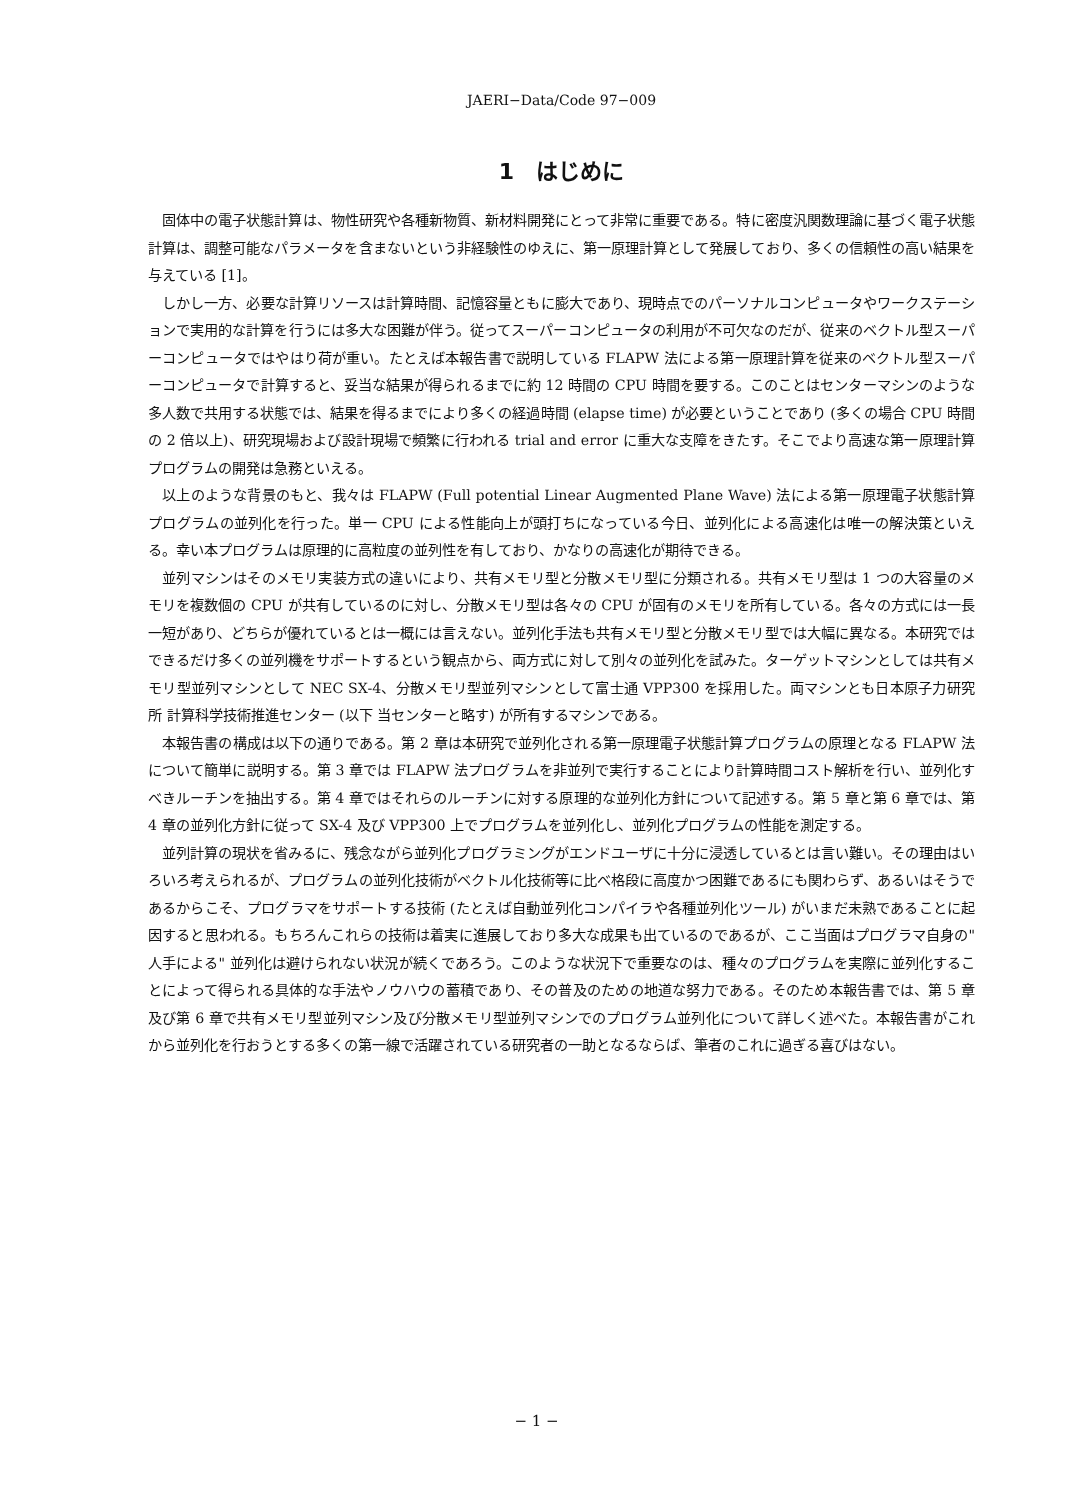JAERI−Data/Code 97−009
1　はじめに
固体中の電子状態計算は、物性研究や各種新物質、新材料開発にとって非常に重要である。特に密度汎関数理論に基づく電子状態計算は、調整可能なパラメータを含まないという非経験性のゆえに、第一原理計算として発展しており、多くの信頼性の高い結果を与えている [1]。
しかし一方、必要な計算リソースは計算時間、記憶容量ともに膨大であり、現時点でのパーソナルコンピュータやワークステーションで実用的な計算を行うには多大な困難が伴う。従ってスーパーコンピュータの利用が不可欠なのだが、従来のベクトル型スーパーコンピュータではやはり荷が重い。たとえば本報告書で説明している FLAPW 法による第一原理計算を従来のベクトル型スーパーコンピュータで計算すると、妥当な結果が得られるまでに約 12 時間の CPU 時間を要する。このことはセンターマシンのような多人数で共用する状態では、結果を得るまでにより多くの経過時間 (elapse time) が必要ということであり (多くの場合 CPU 時間の 2 倍以上)、研究現場および設計現場で頻繁に行われる trial and error に重大な支障をきたす。そこでより高速な第一原理計算プログラムの開発は急務といえる。
以上のような背景のもと、我々は FLAPW (Full potential Linear Augmented Plane Wave) 法による第一原理電子状態計算プログラムの並列化を行った。単一 CPU による性能向上が頭打ちになっている今日、並列化による高速化は唯一の解決策といえる。幸い本プログラムは原理的に高粒度の並列性を有しており、かなりの高速化が期待できる。
並列マシンはそのメモリ実装方式の違いにより、共有メモリ型と分散メモリ型に分類される。共有メモリ型は 1 つの大容量のメモリを複数個の CPU が共有しているのに対し、分散メモリ型は各々の CPU が固有のメモリを所有している。各々の方式には一長一短があり、どちらが優れているとは一概には言えない。並列化手法も共有メモリ型と分散メモリ型では大幅に異なる。本研究ではできるだけ多くの並列機をサポートするという観点から、両方式に対して別々の並列化を試みた。ターゲットマシンとしては共有メモリ型並列マシンとして NEC SX-4、分散メモリ型並列マシンとして富士通 VPP300 を採用した。両マシンとも日本原子力研究所 計算科学技術推進センター (以下 当センターと略す) が所有するマシンである。
本報告書の構成は以下の通りである。第 2 章は本研究で並列化される第一原理電子状態計算プログラムの原理となる FLAPW 法について簡単に説明する。第 3 章では FLAPW 法プログラムを非並列で実行することにより計算時間コスト解析を行い、並列化すべきルーチンを抽出する。第 4 章ではそれらのルーチンに対する原理的な並列化方針について記述する。第 5 章と第 6 章では、第 4 章の並列化方針に従って SX-4 及び VPP300 上でプログラムを並列化し、並列化プログラムの性能を測定する。
並列計算の現状を省みるに、残念ながら並列化プログラミングがエンドユーザに十分に浸透しているとは言い難い。その理由はいろいろ考えられるが、プログラムの並列化技術がベクトル化技術等に比べ格段に高度かつ困難であるにも関わらず、あるいはそうであるからこそ、プログラマをサポートする技術 (たとえば自動並列化コンパイラや各種並列化ツール) がいまだ未熟であることに起因すると思われる。もちろんこれらの技術は着実に進展しており多大な成果も出ているのであるが、ここ当面はプログラマ自身の" 人手による" 並列化は避けられない状況が続くであろう。このような状況下で重要なのは、種々のプログラムを実際に並列化することによって得られる具体的な手法やノウハウの蓄積であり、その普及のための地道な努力である。そのため本報告書では、第 5 章及び第 6 章で共有メモリ型並列マシン及び分散メモリ型並列マシンでのプログラム並列化について詳しく述べた。本報告書がこれから並列化を行おうとする多くの第一線で活躍されている研究者の一助となるならば、筆者のこれに過ぎる喜びはない。
− 1 −